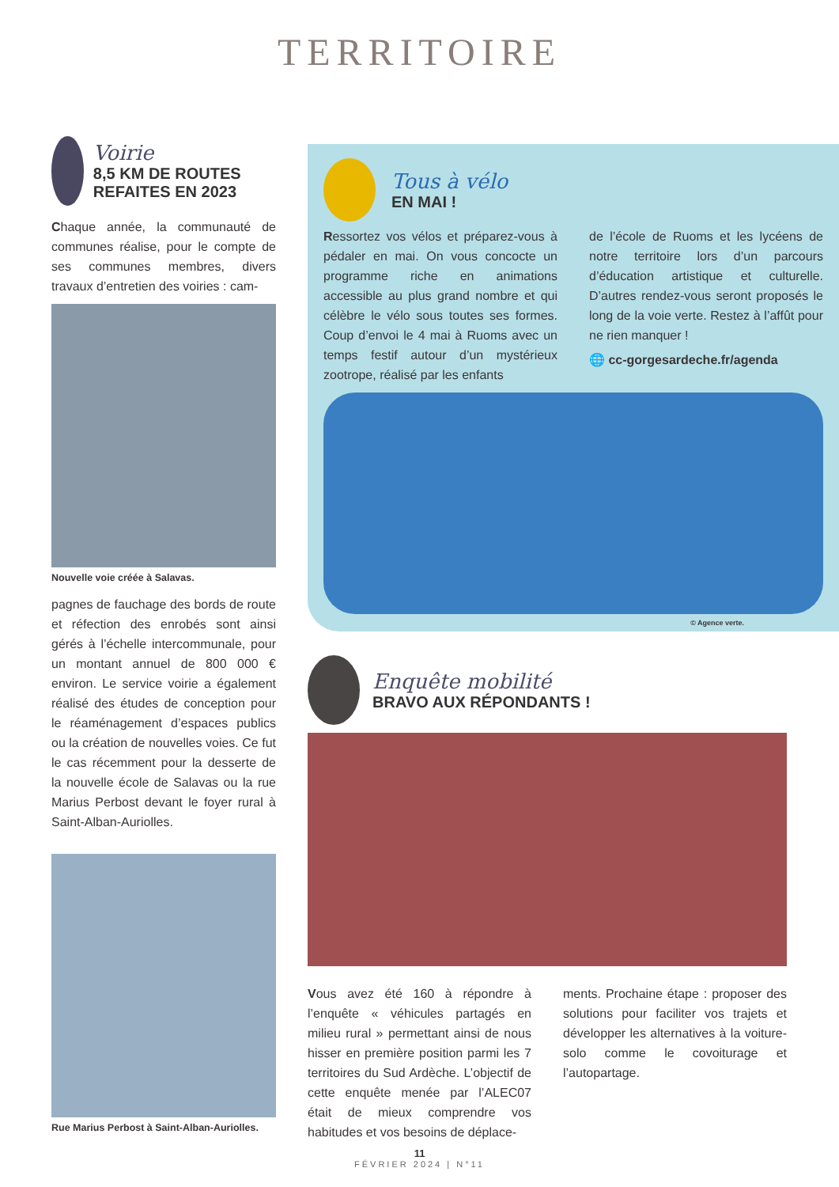TERRITOIRE
Voirie
8,5 KM DE ROUTES REFAITES EN 2023
Chaque année, la communauté de communes réalise, pour le compte de ses communes membres, divers travaux d’entretien des voiries : cam-
Nouvelle voie créée à Salavas.
pagnes de fauchage des bords de route et réfection des enrobés sont ainsi gérés à l’échelle intercommunale, pour un montant annuel de 800 000 € environ. Le service voirie a également réalisé des études de conception pour le réaménagement d’espaces publics ou la création de nouvelles voies. Ce fut le cas récemment pour la desserte de la nouvelle école de Salavas ou la rue Marius Perbost devant le foyer rural à Saint-Alban-Auriolles.
Rue Marius Perbost à Saint-Alban-Auriolles.
Tous à vélo
EN MAI !
Ressortez vos vélos et préparez-vous à pédaler en mai. On vous concocte un programme riche en animations accessible au plus grand nombre et qui célèbre le vélo sous toutes ses formes. Coup d’envoi le 4 mai à Ruoms avec un temps festif autour d’un mystérieux zootrope, réalisé par les enfants
de l’école de Ruoms et les lycéens de notre territoire lors d’un parcours d’éducation artistique et culturelle. D’autres rendez-vous seront proposés le long de la voie verte. Restez à l’affût pour ne rien manquer !
🌐 cc-gorgesardeche.fr/agenda
© Agence verte.
Enquête mobilité
BRAVO AUX RÉPONDANTS !
Vous avez été 160 à répondre à l’enquête « véhicules partagés en milieu rural » permettant ainsi de nous hisser en première position parmi les 7 territoires du Sud Ardèche. L’objectif de cette enquête menée par l’ALEC07 était de mieux comprendre vos habitudes et vos besoins de déplace-
ments. Prochaine étape : proposer des solutions pour faciliter vos trajets et développer les alternatives à la voiture-solo comme le covoiturage et l’autopartage.
11
FÉVRIER 2024 | N°11